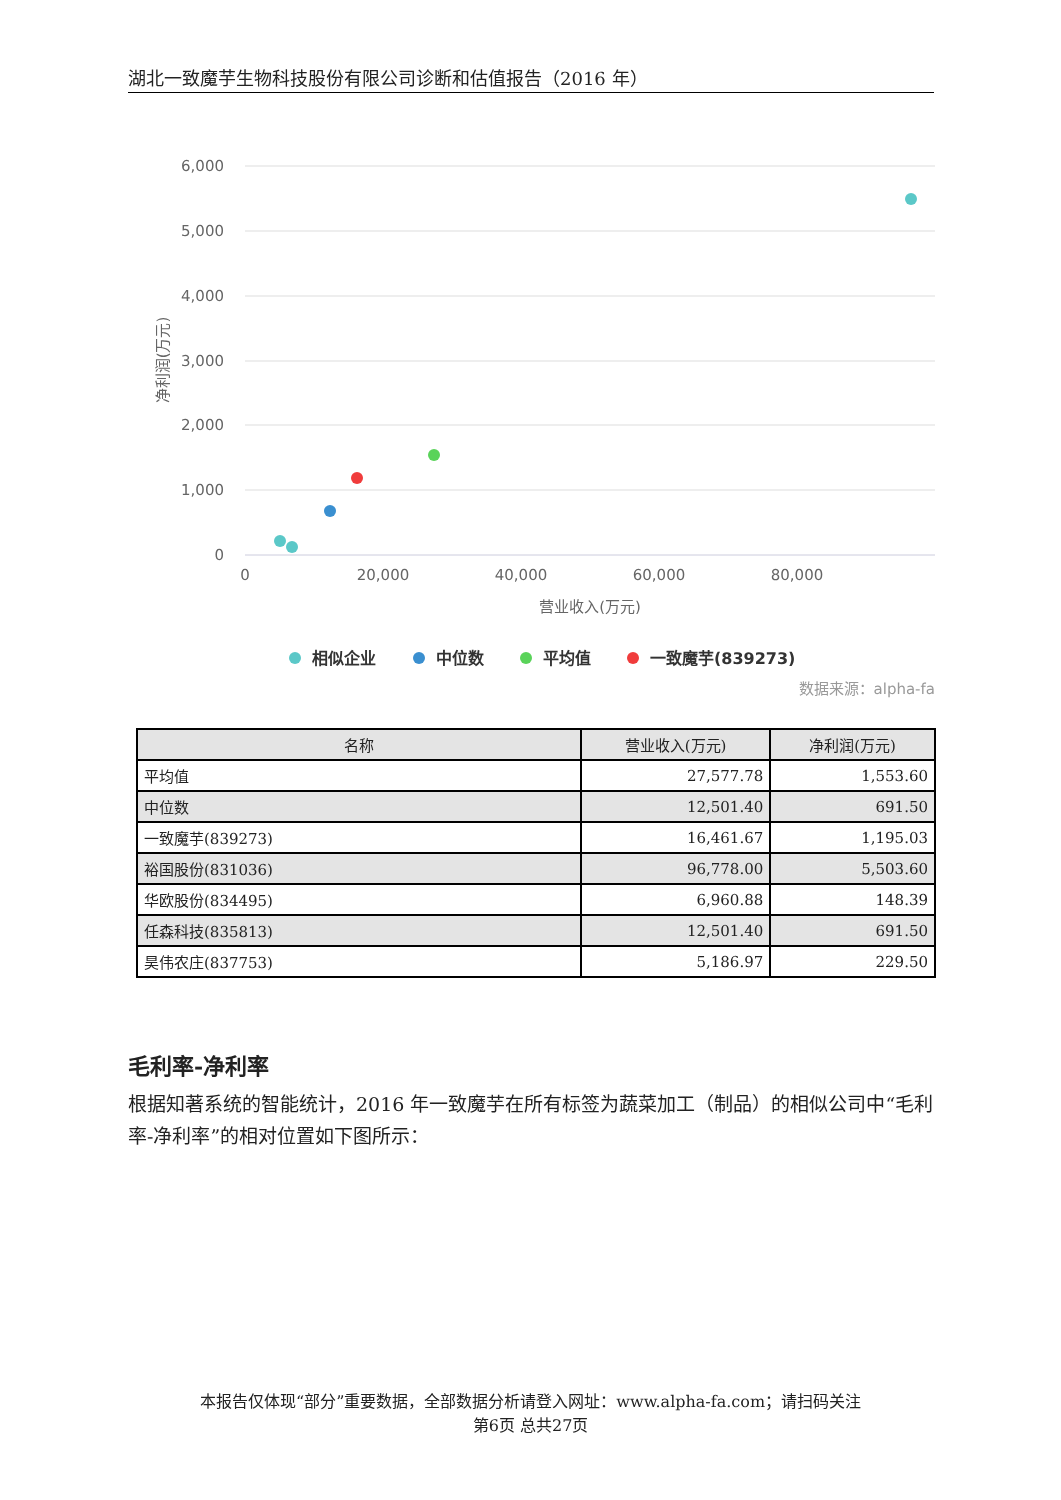湖北一致魔芋生物科技股份有限公司诊断和估值报告（2016 年）
6,000
5,000
4,000
3,000
2,000
1,000
0
0
20,000
40,000
60,000
80,000
营业收入(万元)
净利润(万元)
相似企业
中位数
平均值
一致魔芋(839273)
数据来源：alpha-fa
| 名称 | 营业收入(万元) | 净利润(万元) |
| --- | --- | --- |
| 平均值 | 27,577.78 | 1,553.60 |
| 中位数 | 12,501.40 | 691.50 |
| 一致魔芋(839273) | 16,461.67 | 1,195.03 |
| 裕国股份(831036) | 96,778.00 | 5,503.60 |
| 华欧股份(834495) | 6,960.88 | 148.39 |
| 任森科技(835813) | 12,501.40 | 691.50 |
| 昊伟农庄(837753) | 5,186.97 | 229.50 |
毛利率-净利率
根据知著系统的智能统计，2016 年一致魔芋在所有标签为蔬菜加工（制品）的相似公司中“毛利率-净利率”的相对位置如下图所示：
本报告仅体现“部分”重要数据，全部数据分析请登入网址：www.alpha-fa.com；请扫码关注
第6页 总共27页